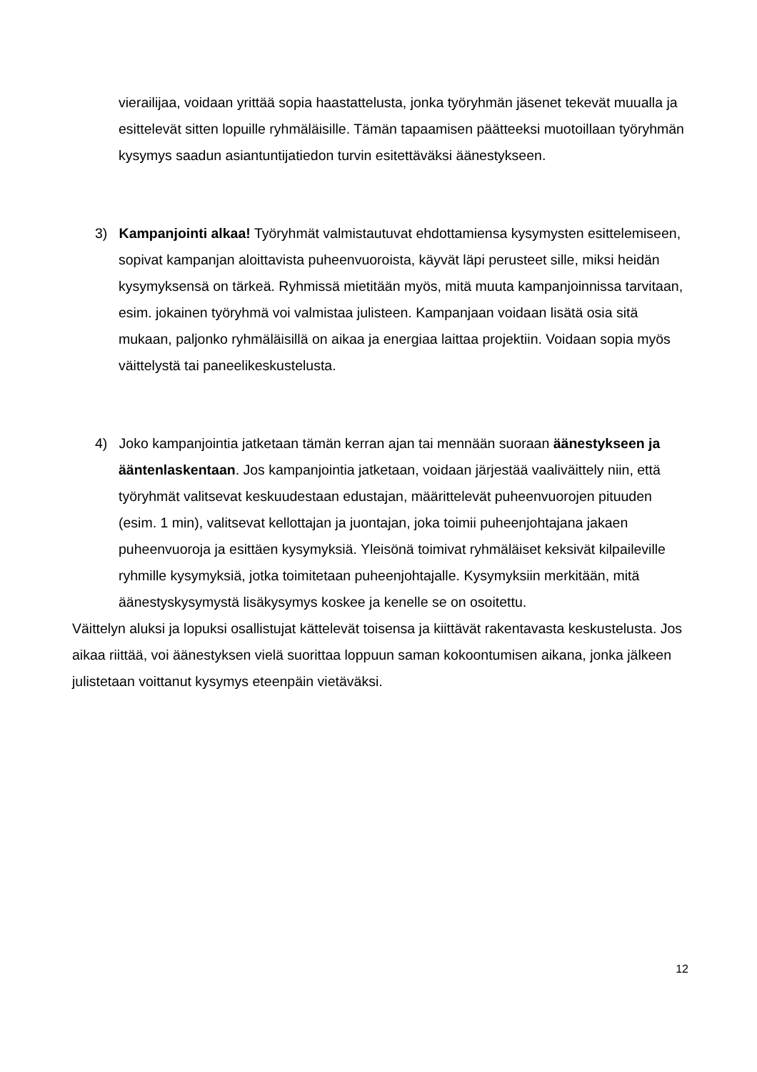vierailijaa, voidaan yrittää sopia haastattelusta, jonka työryhmän jäsenet tekevät muualla ja esittelevät sitten lopuille ryhmäläisille. Tämän tapaamisen päätteeksi muotoillaan työryhmän kysymys saadun asiantuntijatiedon turvin esitettäväksi äänestykseen.
3) Kampanjointi alkaa! Työryhmät valmistautuvat ehdottamiensa kysymysten esittelemiseen, sopivat kampanjan aloittavista puheenvuoroista, käyvät läpi perusteet sille, miksi heidän kysymyksensä on tärkeä. Ryhmissä mietitään myös, mitä muuta kampanjoinnissa tarvitaan, esim. jokainen työryhmä voi valmistaa julisteen. Kampanjaan voidaan lisätä osia sitä mukaan, paljonko ryhmäläisillä on aikaa ja energiaa laittaa projektiin. Voidaan sopia myös väittelystä tai paneelikeskustelusta.
4) Joko kampanjointia jatketaan tämän kerran ajan tai mennään suoraan äänestykseen ja ääntenlaskentaan. Jos kampanjointia jatketaan, voidaan järjestää vaaliväittely niin, että työryhmät valitsevat keskuudestaan edustajan, määrittelevät puheenvuorojen pituuden (esim. 1 min), valitsevat kellottajan ja juontajan, joka toimii puheenjohtajana jakaen puheenvuoroja ja esittäen kysymyksiä. Yleisönä toimivat ryhmäläiset keksivät kilpaileville ryhmille kysymyksiä, jotka toimitetaan puheenjohtajalle. Kysymyksiin merkitään, mitä äänestyskysymystä lisäkysymys koskee ja kenelle se on osoitettu.
Väittelyn aluksi ja lopuksi osallistujat kättelevät toisensa ja kiittävät rakentavasta keskustelusta. Jos aikaa riittää, voi äänestyksen vielä suorittaa loppuun saman kokoontumisen aikana, jonka jälkeen julistetaan voittanut kysymys eteenpäin vietäväksi.
12